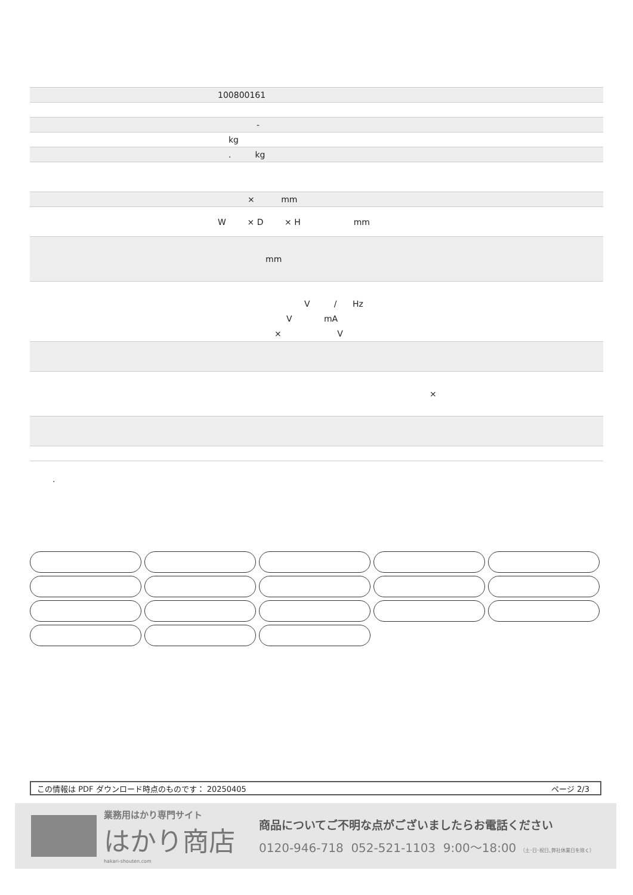| 100800161 |
| - |
| kg |
| . kg |
| × mm |
| W × D × H mm |
| mm |
| V / Hz V mA × V |
| × |
.
この情報は PDF ダウンロード時点のものです： 20250405 ページ 2/3
業務用はかり専門サイト
はかり商店
hakari-shouten.com
商品についてご不明な点がございましたらお電話ください
0120-946-718 052-521-1103 9:00～18:00 （土･日･祝日､弊社休業日を除く）